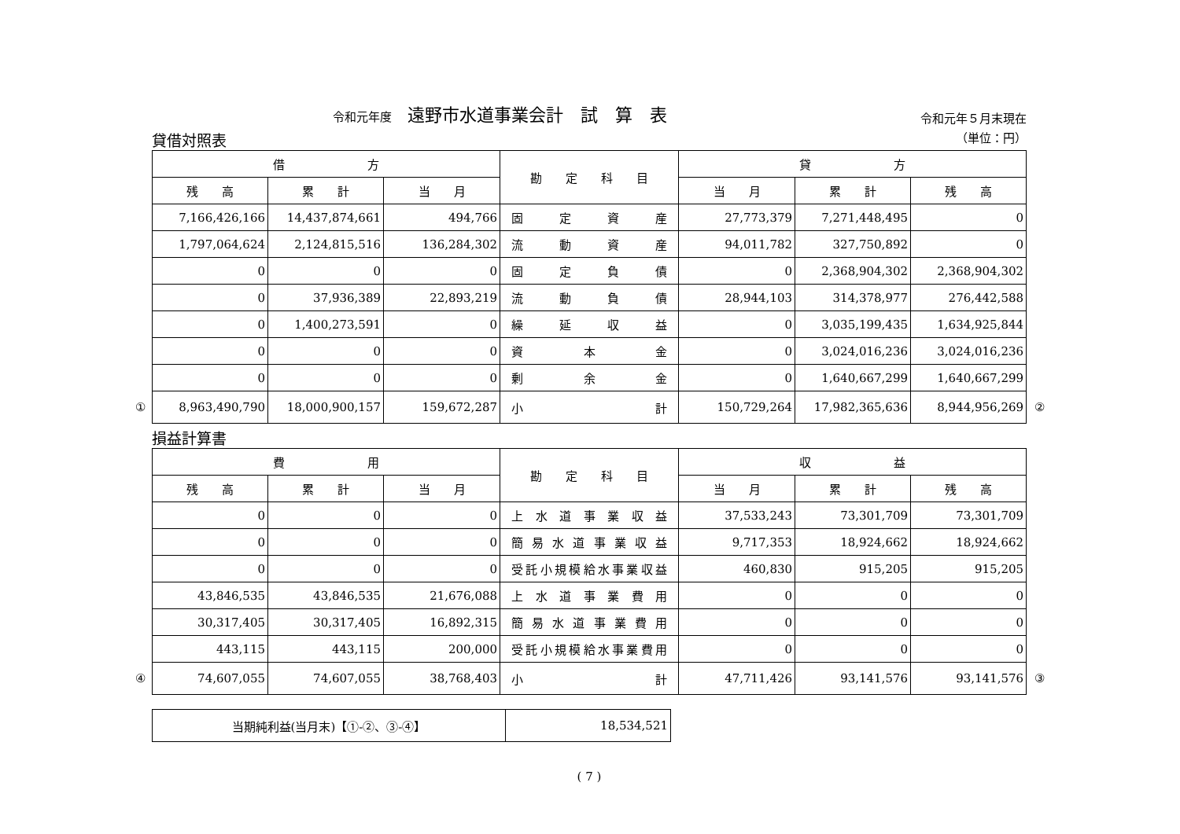令和元年度 遠野市水道事業会計　試　算　表
令和元年５月末現在
貸借対照表 （単位：円）
| 借 方 | | | 勘 定 科 目 | 貸 方 | | |
| --- | --- | --- | --- | --- | --- | --- |
| 残 高 | 累 計 | 当 月 | | 当 月 | 累 計 | 残 高 |
| 7,166,426,166 | 14,437,874,661 | 494,766 | 固定資産 | 27,773,379 | 7,271,448,495 | 0 |
| 1,797,064,624 | 2,124,815,516 | 136,284,302 | 流動資産 | 94,011,782 | 327,750,892 | 0 |
| 0 | 0 | 0 | 固定負債 | 0 | 2,368,904,302 | 2,368,904,302 |
| 0 | 37,936,389 | 22,893,219 | 流動負債 | 28,944,103 | 314,378,977 | 276,442,588 |
| 0 | 1,400,273,591 | 0 | 繰延収益 | 0 | 3,035,199,435 | 1,634,925,844 |
| 0 | 0 | 0 | 資本金 | 0 | 3,024,016,236 | 3,024,016,236 |
| 0 | 0 | 0 | 剰余金 | 0 | 1,640,667,299 | 1,640,667,299 |
| ① 8,963,490,790 | 18,000,900,157 | 159,672,287 | 小計 | 150,729,264 | 17,982,365,636 | 8,944,956,269 ② |
損益計算書
| 費 用 | | | 勘 定 科 目 | 収 益 | | |
| --- | --- | --- | --- | --- | --- | --- |
| 残 高 | 累 計 | 当 月 | | 当 月 | 累 計 | 残 高 |
| 0 | 0 | 0 | 上水道事業収益 | 37,533,243 | 73,301,709 | 73,301,709 |
| 0 | 0 | 0 | 簡易水道事業収益 | 9,717,353 | 18,924,662 | 18,924,662 |
| 0 | 0 | 0 | 受託小規模給水事業収益 | 460,830 | 915,205 | 915,205 |
| 43,846,535 | 43,846,535 | 21,676,088 | 上水道事業費用 | 0 | 0 | 0 |
| 30,317,405 | 30,317,405 | 16,892,315 | 簡易水道事業費用 | 0 | 0 | 0 |
| 443,115 | 443,115 | 200,000 | 受託小規模給水事業費用 | 0 | 0 | 0 |
| ④ 74,607,055 | 74,607,055 | 38,768,403 | 小計 | 47,711,426 | 93,141,576 | 93,141,576 ③ |
| 当期純利益(当月末)【①-②、③-④】 | 18,534,521 |
( 7 )